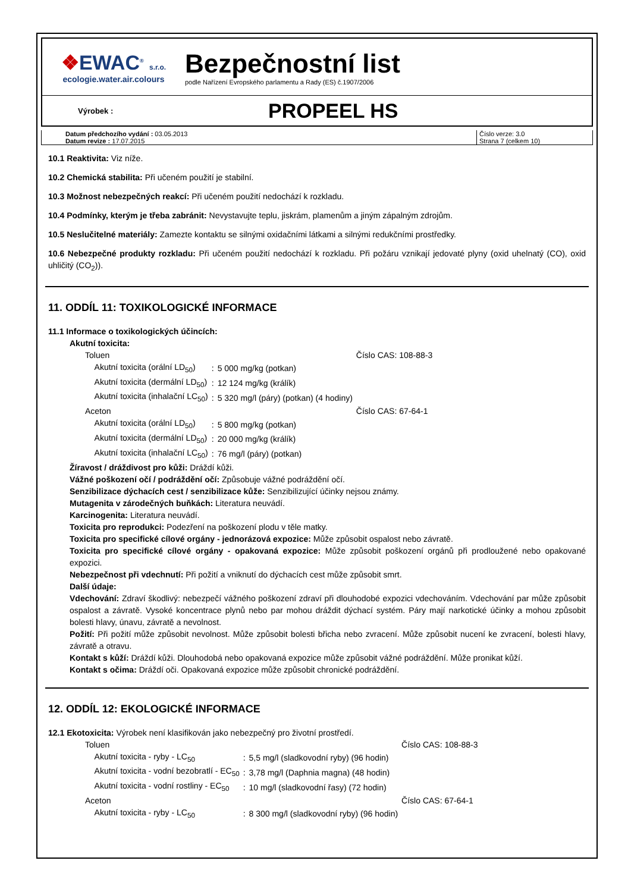❖EWAC<sup>®</sup> s.r.o.
ecologie.water.air.colours
Bezpečnostní list
podle Nařízení Evropského parlamentu a Rady (ES) č.1907/2006
Výrobek :
PROPEEL HS
Datum předchozího vydání : 03.05.2013
Datum revize : 17.07.2015
Číslo verze: 3.0
Strana 7 (celkem 10)
10.1 Reaktivita: Viz níže.
10.2 Chemická stabilita: Při učeném použití je stabilní.
10.3 Možnost nebezpečných reakcí: Při učeném použití nedochází k rozkladu.
10.4 Podmínky, kterým je třeba zabránit: Nevystavujte teplu, jiskrám, plamenům a jiným zápalným zdrojům.
10.5 Neslučitelné materiály: Zamezte kontaktu se silnými oxidačními látkami a silnými redukčními prostředky.
10.6 Nebezpečné produkty rozkladu: Při učeném použití nedochází k rozkladu. Při požáru vznikají jedovaté plyny (oxid uhelnatý (CO), oxid uhličitý (CO<sub>2</sub>)).
11. ODDÍL 11: TOXIKOLOGICKÉ INFORMACE
11.1 Informace o toxikologických účincích:
Akutní toxicita:
| Toluen | | | Číslo CAS: 108-88-3 |
| Akutní toxicita (orální LD<sub>50</sub>) | : | 5 000 mg/kg (potkan) | |
| Akutní toxicita (dermální LD<sub>50</sub>) | : | 12 124 mg/kg (králík) | |
| Akutní toxicita (inhalační LC<sub>50</sub>) | : | 5 320 mg/l (páry) (potkan) (4 hodiny) | |
| Aceton | | | Číslo CAS: 67-64-1 |
| Akutní toxicita (orální LD<sub>50</sub>) | : | 5 800 mg/kg (potkan) | |
| Akutní toxicita (dermální LD<sub>50</sub>) | : | 20 000 mg/kg (králík) | |
| Akutní toxicita (inhalační LC<sub>50</sub>) | : | 76 mg/l (páry) (potkan) | |
Žíravost / dráždivost pro kůži: Dráždí kůži.
Vážné poškození očí / podráždění očí: Způsobuje vážné podráždění očí.
Senzibilizace dýchacích cest / senzibilizace kůže: Senzibilizující účinky nejsou známy.
Mutagenita v zárodečných buňkách: Literatura neuvádí.
Karcinogenita: Literatura neuvádí.
Toxicita pro reprodukci: Podezření na poškození plodu v těle matky.
Toxicita pro specifické cílové orgány - jednorázová expozice: Může způsobit ospalost nebo závratě.
Toxicita pro specifické cílové orgány - opakovaná expozice: Může způsobit poškození orgánů při prodloužené nebo opakované expozici.
Nebezpečnost při vdechnutí: Při požití a vniknutí do dýchacích cest může způsobit smrt.
Další údaje:
Vdechování: Zdraví škodlivý: nebezpečí vážného poškození zdraví při dlouhodobé expozici vdechováním. Vdechování par může způsobit ospalost a závratě. Vysoké koncentrace plynů nebo par mohou dráždit dýchací systém. Páry mají narkotické účinky a mohou způsobit bolesti hlavy, únavu, závratě a nevolnost.
Požití: Při požití může způsobit nevolnost. Může způsobit bolesti břicha nebo zvracení. Může způsobit nucení ke zvracení, bolesti hlavy, závratě a otravu.
Kontakt s kůží: Dráždí kůži. Dlouhodobá nebo opakovaná expozice může způsobit vážné podráždění. Může pronikat kůží.
Kontakt s očima: Dráždí oči. Opakovaná expozice může způsobit chronické podráždění.
12. ODDÍL 12: EKOLOGICKÉ INFORMACE
12.1 Ekotoxicita: Výrobek není klasifikován jako nebezpečný pro životní prostředí.
| Toluen | | | Číslo CAS: 108-88-3 |
| Akutní toxicita - ryby - LC<sub>50</sub> | : | 5,5 mg/l (sladkovodní ryby) (96 hodin) | |
| Akutní toxicita - vodní bezobratlí - EC<sub>50</sub> | : | 3,78 mg/l (Daphnia magna) (48 hodin) | |
| Akutní toxicita - vodní rostliny - EC<sub>50</sub> | : | 10 mg/l (sladkovodní řasy) (72 hodin) | |
| Aceton | | | Číslo CAS: 67-64-1 |
| Akutní toxicita - ryby - LC<sub>50</sub> | : | 8 300 mg/l (sladkovodní ryby) (96 hodin) | |